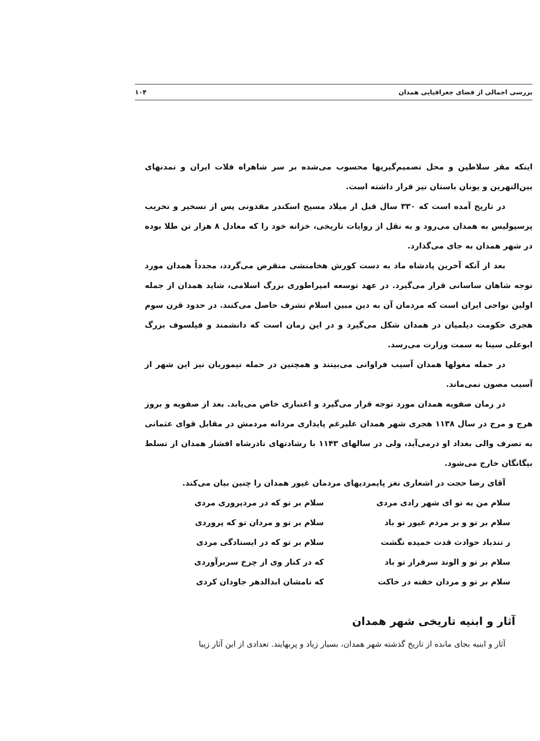بررسی اجمالی از فضای جغرافیایی همدان ۱۰۴
اینکه مقر سلاطین و محل تصمیم‌گیریها محسوب می‌شده بر سر شاهراه فلات ایران و تمدنهای بین‌النهرین و یونان باستان نیز قرار داشته است.
در تاریخ آمده است که ۳۳۰ سال قبل از میلاد مسیح اسکندر مقدونی پس از تسخیر و تخریب پرسپولیس به همدان می‌رود و به نقل از روایات تاریخی، خزانه خود را که معادل ۸ هزار تن طلا بوده در شهر همدان به جای می‌گذارد.
بعد از آنکه آخرین پادشاه ماد به دست کورش هخامنشی منقرض می‌گردد، مجدداً همدان مورد توجه شاهان ساسانی قرار می‌گیرد. در عهد توسعه امپراطوری بزرگ اسلامی، شاید همدان از جمله اولین نواحی ایران است که مردمان آن به دین مبین اسلام تشرف حاصل می‌کنند. در حدود قرن سوم هجری حکومت دیلمیان در همدان شکل می‌گیرد و در این زمان است که دانشمند و فیلسوف بزرگ ابوعلی سینا به سمت وزارت می‌رسد.
در حمله مغولها همدان آسیب فراوانی می‌بینند و همچنین در حمله تیموریان نیز این شهر از آسیب مصون نمی‌ماند.
در زمان صفویه همدان مورد توجه قرار می‌گیرد و اعتباری خاص می‌یابد. بعد از صفویه و بروز هرج و مرج در سال ۱۱۳۸ هجری شهر همدان علیرغم پایداری مردانه مردمش در مقابل قوای عثمانی به تصرف والی بغداد او درمی‌آید، ولی در سالهای ۱۱۴۳ با رشادتهای نادرشاه افشار همدان از تسلط بیگانگان خارج می‌شود.
آقای رضا حجت در اشعاری نغز پایمردیهای مردمان غیور همدان را چنین بیان می‌کند.
سلام من به تو ای شهر رادی مردی
سلام بر تو که در مردپروری مردی
سلام بر تو و بر مردم غیور تو باد
سلام بر تو و مردان تو که پروردی
ز تندباد حوادث قدت خمیده نگشت
سلام بر تو که در ایستادگی مردی
سلام بر تو و الوند سرفراز تو باد
که در کنار وی از چرخ سربرآوردی
سلام بر تو و مردان خفته در خاکت
که نامشان ابدالدهر جاودان کردی
آثار و ابنیه تاریخی شهر همدان
آثار و ابنیه بجای مانده از تاریخ گذشته شهر همدان، بسیار زیاد و پربهایند. تعدادی از این آثار زیبا